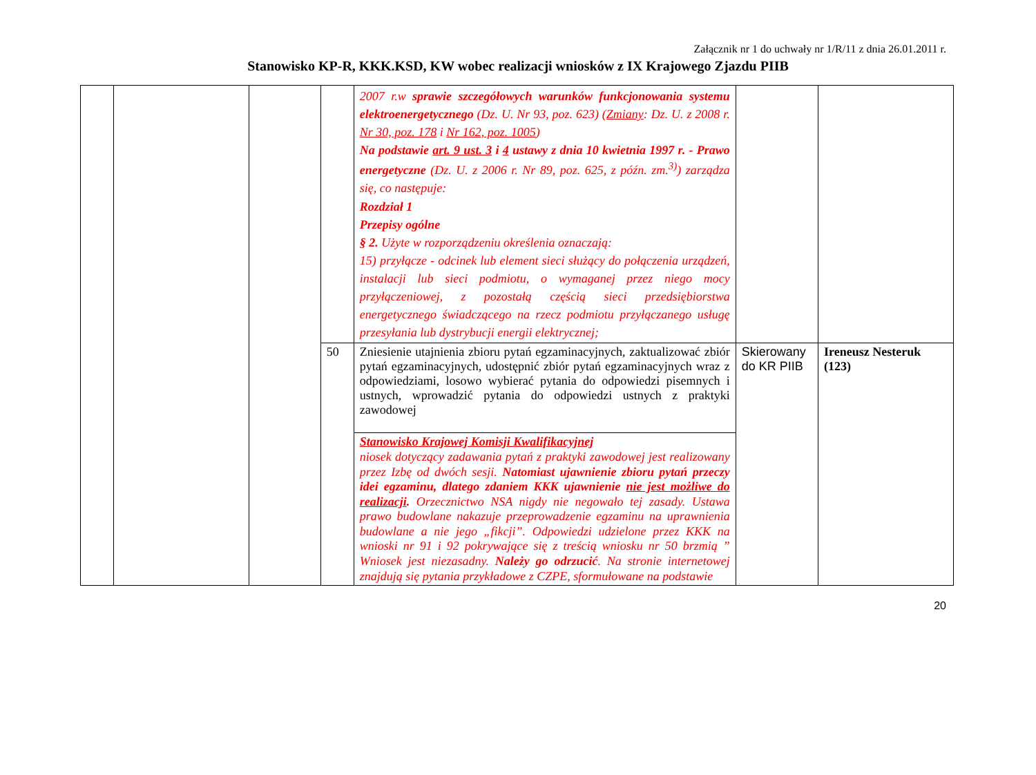Załącznik nr 1 do uchwały nr 1/R/11 z dnia 26.01.2011 r.
Stanowisko KP-R, KKK.KSD, KW wobec realizacji wniosków z IX Krajowego Zjazdu PIIB
| | | | | 2007 r.w sprawie szczegółowych warunków funkcjonowania systemu elektroenergetycznego (Dz. U. Nr 93, poz. 623) ( Zmiany : Dz. U. z 2008 r. Nr 30, poz. 178 i Nr 162, poz. 1005 ) Na podstawie art. 9 ust. 3 i 4 ustawy z dnia 10 kwietnia 1997 r. - Prawo energetyczne (Dz. U. z 2006 r. Nr 89, poz. 625, z późn. zm.<sup>3)</sup>) zarządza się, co następuje: Rozdział 1 Przepisy ogólne § 2. Użyte w rozporządzeniu określenia oznaczają: 15) przyłącze - odcinek lub element sieci służący do połączenia urządzeń, instalacji lub sieci podmiotu, o wymaganej przez niego mocy przyłączeniowej, z pozostałą częścią sieci przedsiębiorstwa energetycznego świadczącego na rzecz podmiotu przyłączanego usługę przesyłania lub dystrybucji energii elektrycznej; | | |
| | | | 50 | Zniesienie utajnienia zbioru pytań egzaminacyjnych, zaktualizować zbiór pytań egzaminacyjnych, udostępnić zbiór pytań egzaminacyjnych wraz z odpowiedziami, losowo wybierać pytania do odpowiedzi pisemnych i ustnych, wprowadzić pytania do odpowiedzi ustnych z praktyki zawodowej | Skierowany do KR PIIB | Ireneusz Nesteruk (123) |
| | | | | Stanowisko Krajowej Komisji Kwalifikacyjnej niosek dotyczący zadawania pytań z praktyki zawodowej jest realizowany przez Izbę od dwóch sesji. Natomiast ujawnienie zbioru pytań przeczy idei egzaminu, dlatego zdaniem KKK ujawnienie nie jest możliwe do realizacji . Orzecznictwo NSA nigdy nie negowało tej zasady. Ustawa prawo budowlane nakazuje przeprowadzenie egzaminu na uprawnienia budowlane a nie jego „fikcji”. Odpowiedzi udzielone przez KKK na wnioski nr 91 i 92 pokrywające się z treścią wniosku nr 50 brzmią ” Wniosek jest niezasadny. Należy go odrzucić . Na stronie internetowej znajdują się pytania przykładowe z CZPE, sformułowane na podstawie | | |
20